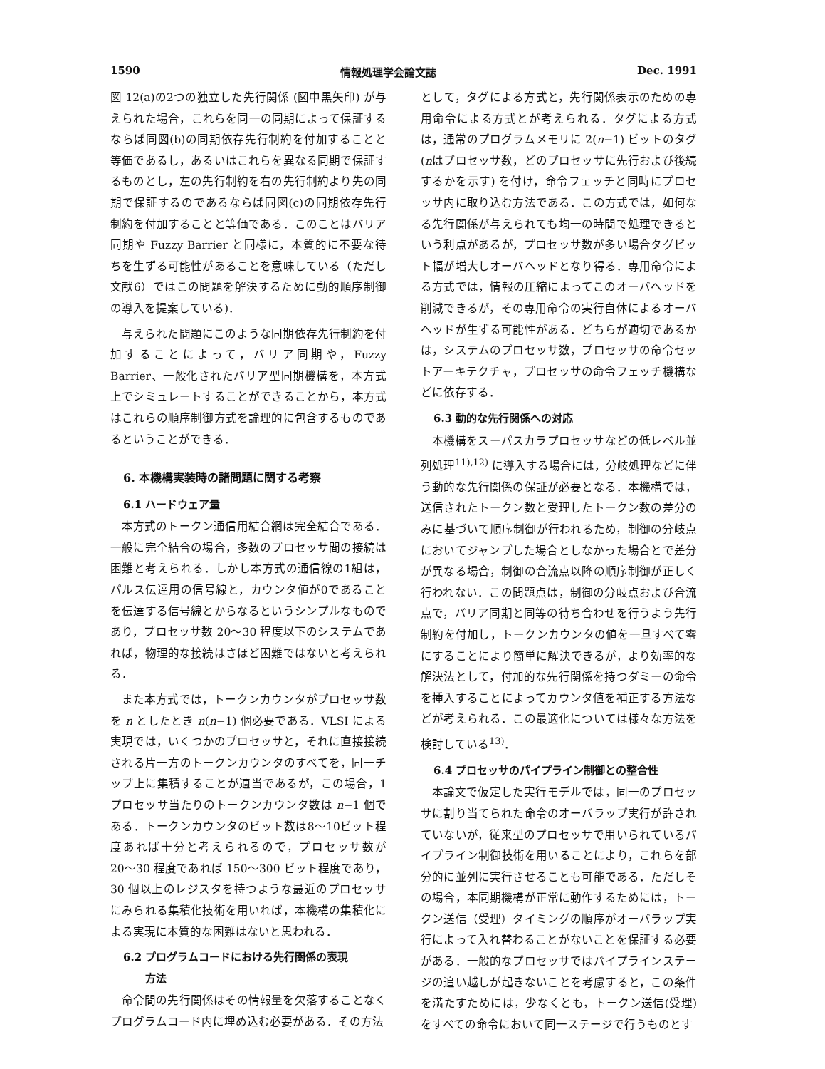1590 情報処理学会論文誌 Dec. 1991
図 12(a)の2つの独立した先行関係 (図中黒矢印) が与えられた場合，これらを同一の同期によって保証するならば同図(b)の同期依存先行制約を付加することと等価であるし，あるいはこれらを異なる同期で保証するものとし，左の先行制約を右の先行制約より先の同期で保証するのであるならば同図(c)の同期依存先行制約を付加することと等価である．このことはバリア同期や Fuzzy Barrier と同様に，本質的に不要な待ちを生ずる可能性があることを意味している（ただし文献6）ではこの問題を解決するために動的順序制御の導入を提案している)．
与えられた問題にこのような同期依存先行制約を付加することによって，バリア同期や，Fuzzy Barrier、一般化されたバリア型同期機構を，本方式上でシミュレートすることができることから，本方式はこれらの順序制御方式を論理的に包含するものであるということができる．
6. 本機構実装時の諸問題に関する考察
6.1 ハードウェア量
本方式のトークン通信用結合網は完全結合である．一般に完全結合の場合，多数のプロセッサ間の接続は困難と考えられる．しかし本方式の通信線の1組は，パルス伝達用の信号線と，カウンタ値が0であることを伝達する信号線とからなるというシンプルなものであり，プロセッサ数 20〜30 程度以下のシステムであれば，物理的な接続はさほど困難ではないと考えられる．
また本方式では，トークンカウンタがプロセッサ数を n としたとき n(n−1) 個必要である．VLSI による実現では，いくつかのプロセッサと，それに直接接続される片一方のトークンカウンタのすべてを，同一チップ上に集積することが適当であるが，この場合，1プロセッサ当たりのトークンカウンタ数は n−1 個である．トークンカウンタのビット数は8〜10ビット程度あれば十分と考えられるので，プロセッサ数が 20〜30 程度であれば 150〜300 ビット程度であり，30 個以上のレジスタを持つような最近のプロセッサにみられる集積化技術を用いれば，本機構の集積化による実現に本質的な困難はないと思われる．
6.2 プログラムコードにおける先行関係の表現
方法
命令間の先行関係はその情報量を欠落することなくプログラムコード内に埋め込む必要がある．その方法
として，タグによる方式と，先行関係表示のための専用命令による方式とが考えられる．タグによる方式は，通常のプログラムメモリに 2(n−1) ビットのタグ (nはプロセッサ数，どのプロセッサに先行および後続するかを示す) を付け，命令フェッチと同時にプロセッサ内に取り込む方法である．この方式では，如何なる先行関係が与えられても均一の時間で処理できるという利点があるが，プロセッサ数が多い場合タグビット幅が増大しオーバヘッドとなり得る．専用命令による方式では，情報の圧縮によってこのオーバヘッドを削減できるが，その専用命令の実行自体によるオーバヘッドが生ずる可能性がある．どちらが適切であるかは，システムのプロセッサ数，プロセッサの命令セットアーキテクチャ，プロセッサの命令フェッチ機構などに依存する．
6.3 動的な先行関係への対応
本機構をスーパスカラプロセッサなどの低レベル並列処理<sup>11),12)</sup> に導入する場合には，分岐処理などに伴う動的な先行関係の保証が必要となる．本機構では，送信されたトークン数と受理したトークン数の差分のみに基づいて順序制御が行われるため，制御の分岐点においてジャンプした場合としなかった場合とで差分が異なる場合，制御の合流点以降の順序制御が正しく行われない．この問題点は，制御の分岐点および合流点で，バリア同期と同等の待ち合わせを行うよう先行制約を付加し，トークンカウンタの値を一旦すべて零にすることにより簡単に解決できるが，より効率的な解決法として，付加的な先行関係を持つダミーの命令を挿入することによってカウンタ値を補正する方法などが考えられる．この最適化については様々な方法を検討している<sup>13)</sup>．
6.4 プロセッサのパイプライン制御との整合性
本論文で仮定した実行モデルでは，同一のプロセッサに割り当てられた命令のオーバラップ実行が許されていないが，従来型のプロセッサで用いられているパイプライン制御技術を用いることにより，これらを部分的に並列に実行させることも可能である．ただしその場合，本同期機構が正常に動作するためには，トークン送信（受理）タイミングの順序がオーバラップ実行によって入れ替わることがないことを保証する必要がある．一般的なプロセッサではパイプラインステージの追い越しが起きないことを考慮すると，この条件を満たすためには，少なくとも，トークン送信(受理)をすべての命令において同一ステージで行うものとす